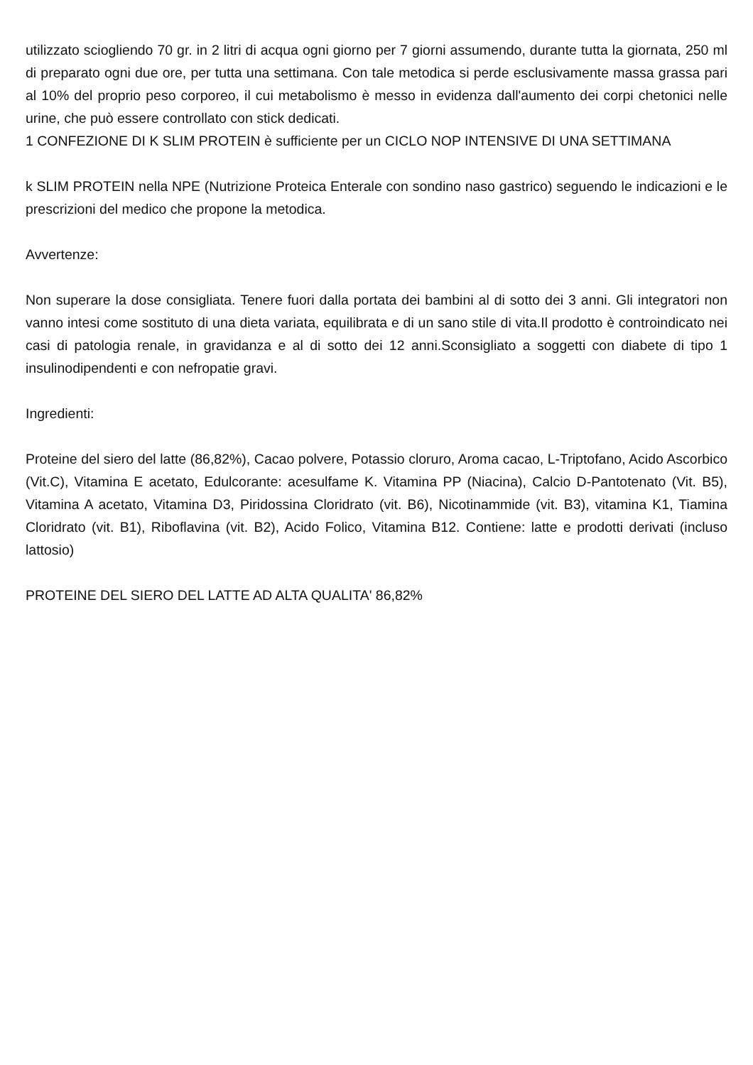utilizzato sciogliendo 70 gr. in 2 litri di acqua ogni giorno per 7 giorni assumendo, durante tutta la giornata, 250 ml di preparato ogni due ore, per tutta una settimana. Con tale metodica si perde esclusivamente massa grassa pari al 10% del proprio peso corporeo, il cui metabolismo è messo in evidenza dall'aumento dei corpi chetonici nelle urine, che può essere controllato con stick dedicati.
1 CONFEZIONE DI K SLIM PROTEIN è sufficiente per un CICLO NOP INTENSIVE DI UNA SETTIMANA
k SLIM PROTEIN nella NPE (Nutrizione Proteica Enterale con sondino naso gastrico) seguendo le indicazioni e le prescrizioni del medico che propone la metodica.
Avvertenze:
Non superare la dose consigliata. Tenere fuori dalla portata dei bambini al di sotto dei 3 anni. Gli integratori non vanno intesi come sostituto di una dieta variata, equilibrata e di un sano stile di vita.Il prodotto è controindicato nei casi di patologia renale, in gravidanza e al di sotto dei 12 anni.Sconsigliato a soggetti con diabete di tipo 1 insulinodipendenti e con nefropatie gravi.
Ingredienti:
Proteine del siero del latte (86,82%), Cacao polvere, Potassio cloruro, Aroma cacao, L-Triptofano, Acido Ascorbico (Vit.C), Vitamina E acetato, Edulcorante: acesulfame K. Vitamina PP (Niacina), Calcio D-Pantotenato (Vit. B5), Vitamina A acetato, Vitamina D3, Piridossina Cloridrato (vit. B6), Nicotinammide (vit. B3), vitamina K1, Tiamina Cloridrato (vit. B1), Riboflavina (vit. B2), Acido Folico, Vitamina B12. Contiene: latte e prodotti derivati (incluso lattosio)
PROTEINE DEL SIERO DEL LATTE AD ALTA QUALITA' 86,82%